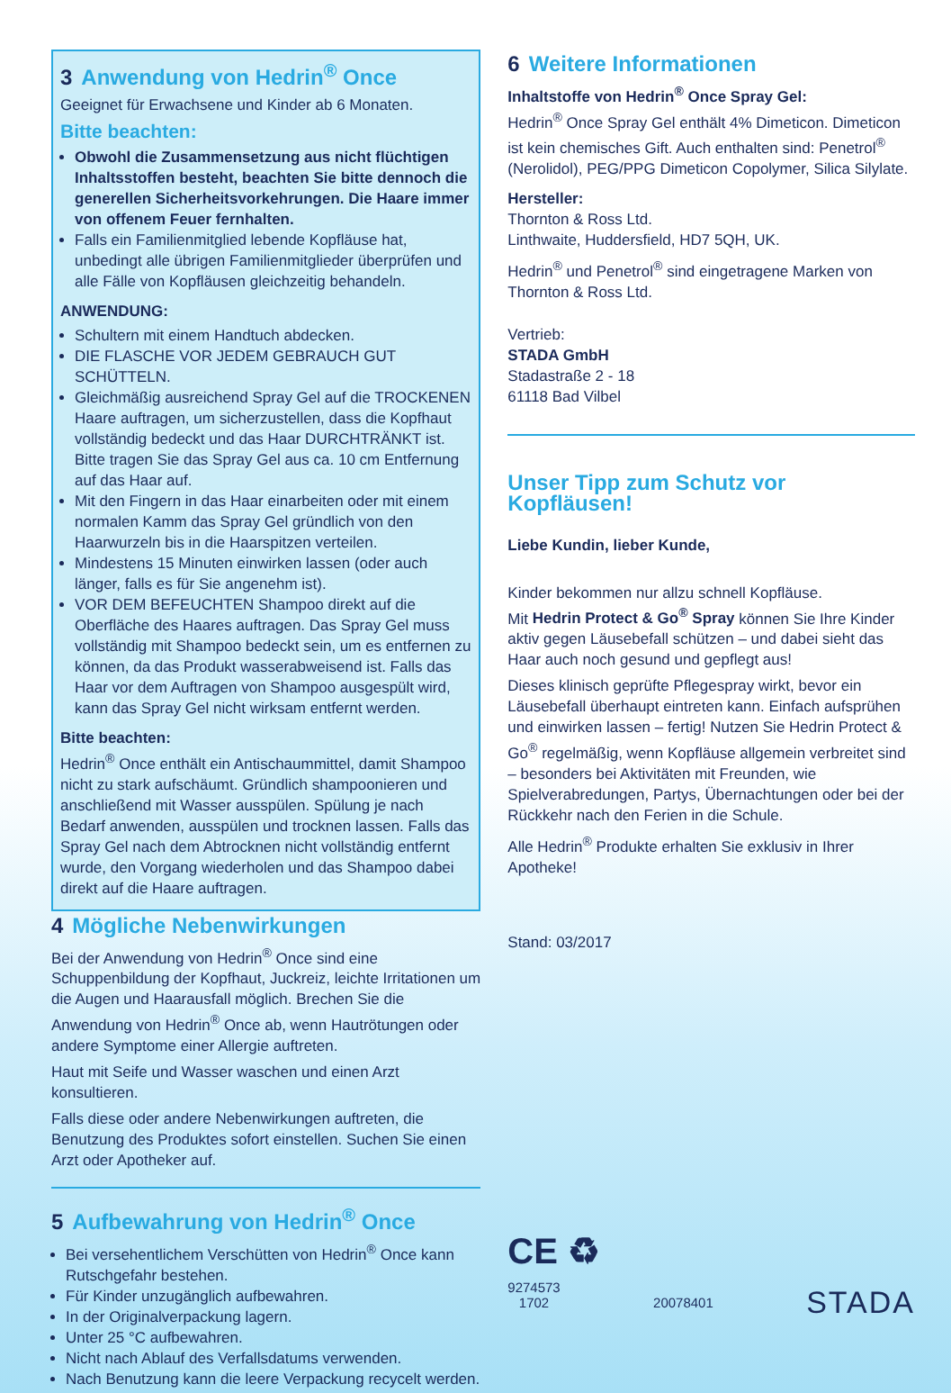3 Anwendung von Hedrin<sup>®</sup> Once
Geeignet für Erwachsene und Kinder ab 6 Monaten.
Bitte beachten:
Obwohl die Zusammensetzung aus nicht flüchtigen Inhaltsstoffen besteht, beachten Sie bitte dennoch die generellen Sicherheitsvorkehrungen. Die Haare immer von offenem Feuer fernhalten.
Falls ein Familienmitglied lebende Kopfläuse hat, unbedingt alle übrigen Familienmitglieder überprüfen und alle Fälle von Kopfläusen gleichzeitig behandeln.
ANWENDUNG:
Schultern mit einem Handtuch abdecken.
DIE FLASCHE VOR JEDEM GEBRAUCH GUT SCHÜTTELN.
Gleichmäßig ausreichend Spray Gel auf die TROCKENEN Haare auftragen, um sicherzustellen, dass die Kopfhaut vollständig bedeckt und das Haar DURCHTRÄNKT ist. Bitte tragen Sie das Spray Gel aus ca. 10 cm Entfernung auf das Haar auf.
Mit den Fingern in das Haar einarbeiten oder mit einem normalen Kamm das Spray Gel gründlich von den Haarwurzeln bis in die Haarspitzen verteilen.
Mindestens 15 Minuten einwirken lassen (oder auch länger, falls es für Sie angenehm ist).
VOR DEM BEFEUCHTEN Shampoo direkt auf die Oberfläche des Haares auftragen. Das Spray Gel muss vollständig mit Shampoo bedeckt sein, um es entfernen zu können, da das Produkt wasserabweisend ist. Falls das Haar vor dem Auftragen von Shampoo ausgespült wird, kann das Spray Gel nicht wirksam entfernt werden.
Bitte beachten:
Hedrin<sup>®</sup> Once enthält ein Antischaummittel, damit Shampoo nicht zu stark aufschäumt. Gründlich shampoonieren und anschließend mit Wasser ausspülen. Spülung je nach Bedarf anwenden, ausspülen und trocknen lassen. Falls das Spray Gel nach dem Abtrocknen nicht vollständig entfernt wurde, den Vorgang wiederholen und das Shampoo dabei direkt auf die Haare auftragen.
4 Mögliche Nebenwirkungen
Bei der Anwendung von Hedrin<sup>®</sup> Once sind eine Schuppenbildung der Kopfhaut, Juckreiz, leichte Irritationen um die Augen und Haarausfall möglich. Brechen Sie die Anwendung von Hedrin<sup>®</sup> Once ab, wenn Hautrötungen oder andere Symptome einer Allergie auftreten.
Haut mit Seife und Wasser waschen und einen Arzt konsultieren.
Falls diese oder andere Nebenwirkungen auftreten, die Benutzung des Produktes sofort einstellen. Suchen Sie einen Arzt oder Apotheker auf.
5 Aufbewahrung von Hedrin<sup>®</sup> Once
Bei versehentlichem Verschütten von Hedrin<sup>®</sup> Once kann Rutschgefahr bestehen.
Für Kinder unzugänglich aufbewahren.
In der Originalverpackung lagern.
Unter 25 °C aufbewahren.
Nicht nach Ablauf des Verfallsdatums verwenden.
Nach Benutzung kann die leere Verpackung recycelt werden.
6 Weitere Informationen
Inhaltstoffe von Hedrin<sup>®</sup> Once Spray Gel:
Hedrin<sup>®</sup> Once Spray Gel enthält 4% Dimeticon. Dimeticon ist kein chemisches Gift. Auch enthalten sind: Penetrol<sup>®</sup> (Nerolidol), PEG/PPG Dimeticon Copolymer, Silica Silylate.
Hersteller:
Thornton & Ross Ltd.
Linthwaite, Huddersfield, HD7 5QH, UK.
Hedrin<sup>®</sup> und Penetrol<sup>®</sup> sind eingetragene Marken von Thornton & Ross Ltd.
Vertrieb:
STADA GmbH
Stadastraße 2 - 18
61118 Bad Vilbel
Unser Tipp zum Schutz vor Kopfläusen!
Liebe Kundin, lieber Kunde,
Kinder bekommen nur allzu schnell Kopfläuse.
Mit Hedrin Protect & Go<sup>®</sup> Spray können Sie Ihre Kinder aktiv gegen Läusebefall schützen – und dabei sieht das Haar auch noch gesund und gepflegt aus!
Dieses klinisch geprüfte Pflegespray wirkt, bevor ein Läusebefall überhaupt eintreten kann. Einfach aufsprühen und einwirken lassen – fertig! Nutzen Sie Hedrin Protect & Go<sup>®</sup> regelmäßig, wenn Kopfläuse allgemein verbreitet sind – besonders bei Aktivitäten mit Freunden, wie Spielverabredungen, Partys, Übernachtungen oder bei der Rückkehr nach den Ferien in die Schule.
Alle Hedrin<sup>®</sup> Produkte erhalten Sie exklusiv in Ihrer Apotheke!
Stand: 03/2017
CE ♻
9274573
1702
20078401
STADA